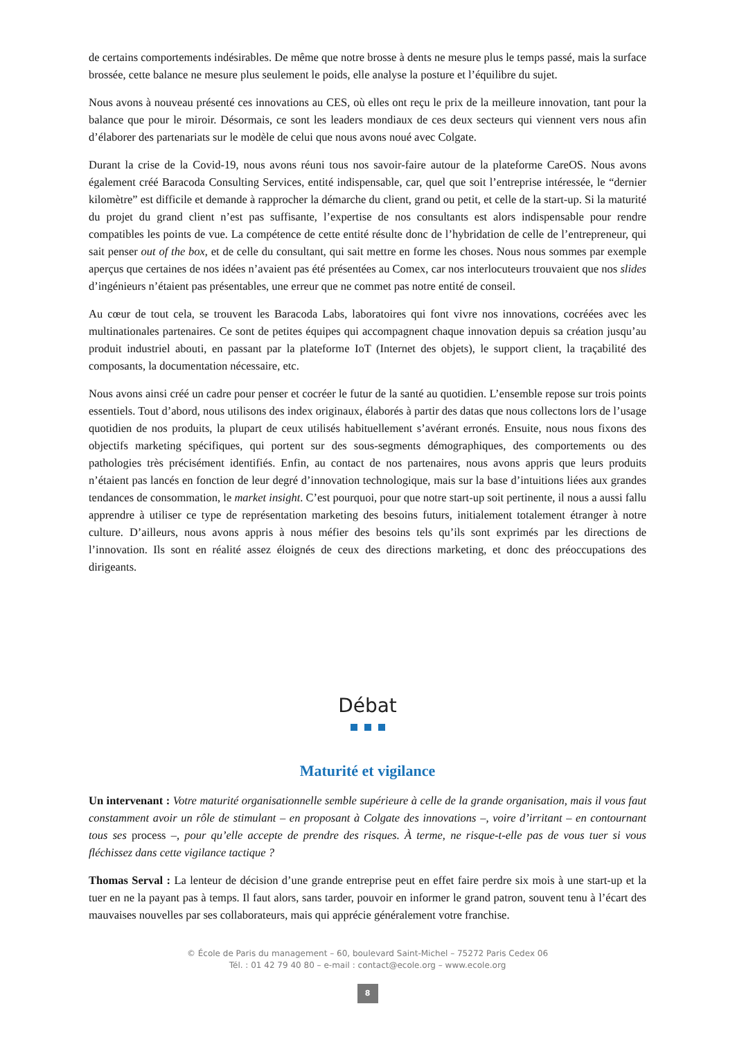de certains comportements indésirables. De même que notre brosse à dents ne mesure plus le temps passé, mais la surface brossée, cette balance ne mesure plus seulement le poids, elle analyse la posture et l’équilibre du sujet.
Nous avons à nouveau présenté ces innovations au CES, où elles ont reçu le prix de la meilleure innovation, tant pour la balance que pour le miroir. Désormais, ce sont les leaders mondiaux de ces deux secteurs qui viennent vers nous afin d’élaborer des partenariats sur le modèle de celui que nous avons noué avec Colgate.
Durant la crise de la Covid-19, nous avons réuni tous nos savoir-faire autour de la plateforme CareOS. Nous avons également créé Baracoda Consulting Services, entité indispensable, car, quel que soit l’entreprise intéressée, le “dernier kilomètre” est difficile et demande à rapprocher la démarche du client, grand ou petit, et celle de la start-up. Si la maturité du projet du grand client n’est pas suffisante, l’expertise de nos consultants est alors indispensable pour rendre compatibles les points de vue. La compétence de cette entité résulte donc de l’hybridation de celle de l’entrepreneur, qui sait penser out of the box, et de celle du consultant, qui sait mettre en forme les choses. Nous nous sommes par exemple aperçus que certaines de nos idées n’avaient pas été présentées au Comex, car nos interlocuteurs trouvaient que nos slides d’ingénieurs n’étaient pas présentables, une erreur que ne commet pas notre entité de conseil.
Au cœur de tout cela, se trouvent les Baracoda Labs, laboratoires qui font vivre nos innovations, cocréées avec les multinationales partenaires. Ce sont de petites équipes qui accompagnent chaque innovation depuis sa création jusqu’au produit industriel abouti, en passant par la plateforme IoT (Internet des objets), le support client, la traçabilité des composants, la documentation nécessaire, etc.
Nous avons ainsi créé un cadre pour penser et cocréer le futur de la santé au quotidien. L’ensemble repose sur trois points essentiels. Tout d’abord, nous utilisons des index originaux, élaborés à partir des datas que nous collectons lors de l’usage quotidien de nos produits, la plupart de ceux utilisés habituellement s’avérant erronés. Ensuite, nous nous fixons des objectifs marketing spécifiques, qui portent sur des sous-segments démographiques, des comportements ou des pathologies très précisément identifiés. Enfin, au contact de nos partenaires, nous avons appris que leurs produits n’étaient pas lancés en fonction de leur degré d’innovation technologique, mais sur la base d’intuitions liées aux grandes tendances de consommation, le market insight. C’est pourquoi, pour que notre start-up soit pertinente, il nous a aussi fallu apprendre à utiliser ce type de représentation marketing des besoins futurs, initialement totalement étranger à notre culture. D’ailleurs, nous avons appris à nous méfier des besoins tels qu’ils sont exprimés par les directions de l’innovation. Ils sont en réalité assez éloignés de ceux des directions marketing, et donc des préoccupations des dirigeants.
Débat
Maturité et vigilance
Un intervenant : Votre maturité organisationnelle semble supérieure à celle de la grande organisation, mais il vous faut constamment avoir un rôle de stimulant – en proposant à Colgate des innovations –, voire d’irritant – en contournant tous ses process –, pour qu’elle accepte de prendre des risques. À terme, ne risque-t-elle pas de vous tuer si vous fléchissez dans cette vigilance tactique ?
Thomas Serval : La lenteur de décision d’une grande entreprise peut en effet faire perdre six mois à une start-up et la tuer en ne la payant pas à temps. Il faut alors, sans tarder, pouvoir en informer le grand patron, souvent tenu à l’écart des mauvaises nouvelles par ses collaborateurs, mais qui apprécie généralement votre franchise.
© École de Paris du management – 60, boulevard Saint-Michel – 75272 Paris Cedex 06
Tél. : 01 42 79 40 80 – e-mail : contact@ecole.org – www.ecole.org
8